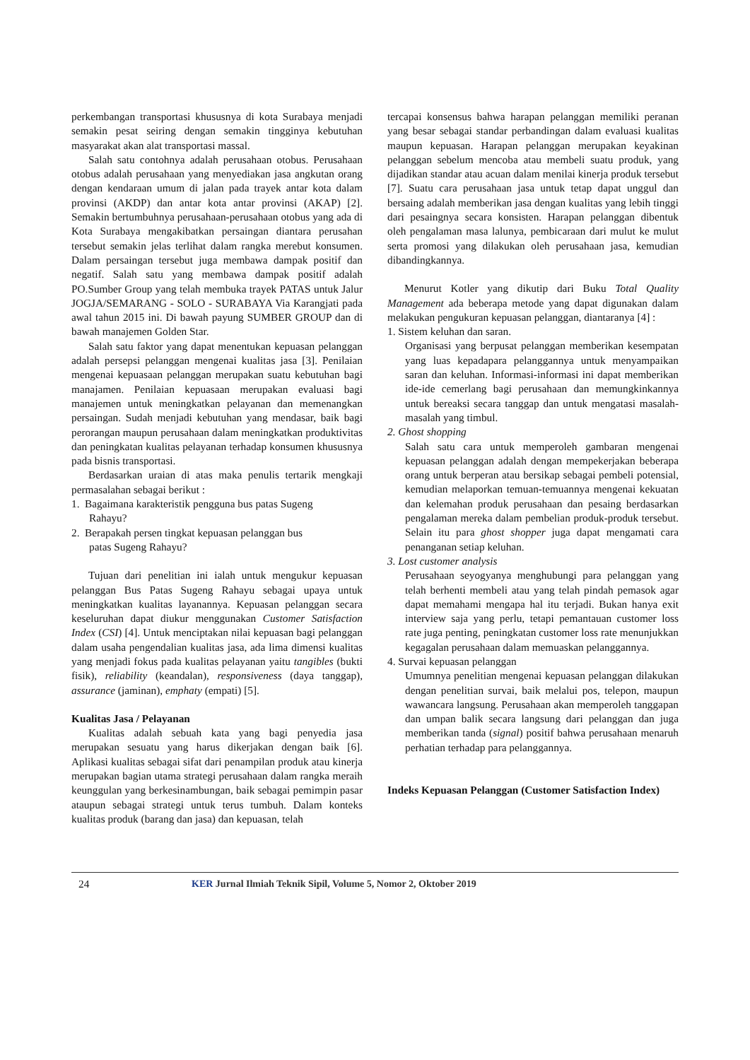perkembangan transportasi khususnya di kota Surabaya menjadi semakin pesat seiring dengan semakin tingginya kebutuhan masyarakat akan alat transportasi massal.
Salah satu contohnya adalah perusahaan otobus. Perusahaan otobus adalah perusahaan yang menyediakan jasa angkutan orang dengan kendaraan umum di jalan pada trayek antar kota dalam provinsi (AKDP) dan antar kota antar provinsi (AKAP) [2]. Semakin bertumbuhnya perusahaan-perusahaan otobus yang ada di Kota Surabaya mengakibatkan persaingan diantara perusahan tersebut semakin jelas terlihat dalam rangka merebut konsumen. Dalam persaingan tersebut juga membawa dampak positif dan negatif. Salah satu yang membawa dampak positif adalah PO.Sumber Group yang telah membuka trayek PATAS untuk Jalur JOGJA/SEMARANG - SOLO - SURABAYA Via Karangjati pada awal tahun 2015 ini. Di bawah payung SUMBER GROUP dan di bawah manajemen Golden Star.
Salah satu faktor yang dapat menentukan kepuasan pelanggan adalah persepsi pelanggan mengenai kualitas jasa [3]. Penilaian mengenai kepuasaan pelanggan merupakan suatu kebutuhan bagi manajamen. Penilaian kepuasaan merupakan evaluasi bagi manajemen untuk meningkatkan pelayanan dan memenangkan persaingan. Sudah menjadi kebutuhan yang mendasar, baik bagi perorangan maupun perusahaan dalam meningkatkan produktivitas dan peningkatan kualitas pelayanan terhadap konsumen khususnya pada bisnis transportasi.
Berdasarkan uraian di atas maka penulis tertarik mengkaji permasalahan sebagai berikut :
1. Bagaimana karakteristik pengguna bus patas Sugeng
Rahayu?
2. Berapakah persen tingkat kepuasan pelanggan bus
patas Sugeng Rahayu?
Tujuan dari penelitian ini ialah untuk mengukur kepuasan pelanggan Bus Patas Sugeng Rahayu sebagai upaya untuk meningkatkan kualitas layanannya. Kepuasan pelanggan secara keseluruhan dapat diukur menggunakan Customer Satisfaction Index (CSI) [4]. Untuk menciptakan nilai kepuasan bagi pelanggan dalam usaha pengendalian kualitas jasa, ada lima dimensi kualitas yang menjadi fokus pada kualitas pelayanan yaitu tangibles (bukti fisik), reliability (keandalan), responsiveness (daya tanggap), assurance (jaminan), emphaty (empati) [5].
Kualitas Jasa / Pelayanan
Kualitas adalah sebuah kata yang bagi penyedia jasa merupakan sesuatu yang harus dikerjakan dengan baik [6]. Aplikasi kualitas sebagai sifat dari penampilan produk atau kinerja merupakan bagian utama strategi perusahaan dalam rangka meraih keunggulan yang berkesinambungan, baik sebagai pemimpin pasar ataupun sebagai strategi untuk terus tumbuh. Dalam konteks kualitas produk (barang dan jasa) dan kepuasan, telah
tercapai konsensus bahwa harapan pelanggan memiliki peranan yang besar sebagai standar perbandingan dalam evaluasi kualitas maupun kepuasan. Harapan pelanggan merupakan keyakinan pelanggan sebelum mencoba atau membeli suatu produk, yang dijadikan standar atau acuan dalam menilai kinerja produk tersebut [7]. Suatu cara perusahaan jasa untuk tetap dapat unggul dan bersaing adalah memberikan jasa dengan kualitas yang lebih tinggi dari pesaingnya secara konsisten. Harapan pelanggan dibentuk oleh pengalaman masa lalunya, pembicaraan dari mulut ke mulut serta promosi yang dilakukan oleh perusahaan jasa, kemudian dibandingkannya.
Menurut Kotler yang dikutip dari Buku Total Quality Management ada beberapa metode yang dapat digunakan dalam melakukan pengukuran kepuasan pelanggan, diantaranya [4] :
1. Sistem keluhan dan saran.
Organisasi yang berpusat pelanggan memberikan kesempatan yang luas kepadapara pelanggannya untuk menyampaikan saran dan keluhan. Informasi-informasi ini dapat memberikan ide-ide cemerlang bagi perusahaan dan memungkinkannya untuk bereaksi secara tanggap dan untuk mengatasi masalah-masalah yang timbul.
2. Ghost shopping
Salah satu cara untuk memperoleh gambaran mengenai kepuasan pelanggan adalah dengan mempekerjakan beberapa orang untuk berperan atau bersikap sebagai pembeli potensial, kemudian melaporkan temuan-temuannya mengenai kekuatan dan kelemahan produk perusahaan dan pesaing berdasarkan pengalaman mereka dalam pembelian produk-produk tersebut. Selain itu para ghost shopper juga dapat mengamati cara penanganan setiap keluhan.
3. Lost customer analysis
Perusahaan seyogyanya menghubungi para pelanggan yang telah berhenti membeli atau yang telah pindah pemasok agar dapat memahami mengapa hal itu terjadi. Bukan hanya exit interview saja yang perlu, tetapi pemantauan customer loss rate juga penting, peningkatan customer loss rate menunjukkan kegagalan perusahaan dalam memuaskan pelanggannya.
4. Survai kepuasan pelanggan
Umumnya penelitian mengenai kepuasan pelanggan dilakukan dengan penelitian survai, baik melalui pos, telepon, maupun wawancara langsung. Perusahaan akan memperoleh tanggapan dan umpan balik secara langsung dari pelanggan dan juga memberikan tanda (signal) positif bahwa perusahaan menaruh perhatian terhadap para pelanggannya.
Indeks Kepuasan Pelanggan (Customer Satisfaction Index)
24 KER Jurnal Ilmiah Teknik Sipil, Volume 5, Nomor 2, Oktober 2019